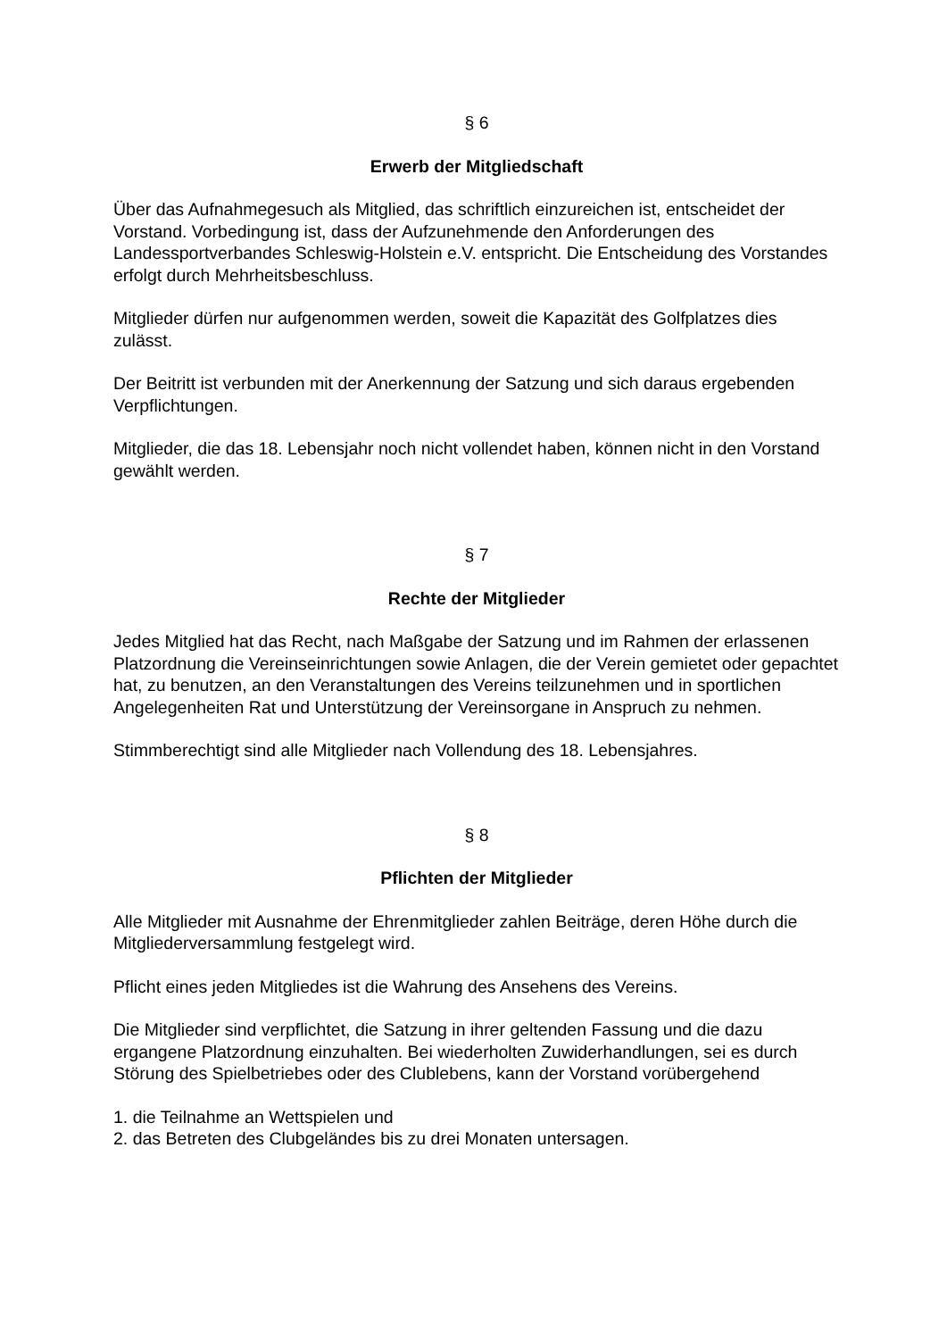§ 6
Erwerb der Mitgliedschaft
Über das Aufnahmegesuch als Mitglied, das schriftlich einzureichen ist, entscheidet der Vorstand. Vorbedingung ist, dass der Aufzunehmende den Anforderungen des Landessportverbandes Schleswig-Holstein e.V. entspricht. Die Entscheidung des Vorstandes erfolgt durch Mehrheitsbeschluss.
Mitglieder dürfen nur aufgenommen werden, soweit die Kapazität des Golfplatzes dies zulässt.
Der Beitritt ist verbunden mit der Anerkennung der Satzung und sich daraus ergebenden Verpflichtungen.
Mitglieder, die das 18. Lebensjahr noch nicht vollendet haben, können nicht in den Vorstand gewählt werden.
§ 7
Rechte der Mitglieder
Jedes Mitglied hat das Recht, nach Maßgabe der Satzung und im Rahmen der erlassenen Platzordnung die Vereinseinrichtungen sowie Anlagen, die der Verein gemietet oder gepachtet hat, zu benutzen, an den Veranstaltungen des Vereins teilzunehmen und in sportlichen Angelegenheiten Rat und Unterstützung der Vereinsorgane in Anspruch zu nehmen.
Stimmberechtigt sind alle Mitglieder nach Vollendung des 18. Lebensjahres.
§ 8
Pflichten der Mitglieder
Alle Mitglieder mit Ausnahme der Ehrenmitglieder zahlen Beiträge, deren Höhe durch die Mitgliederversammlung festgelegt wird.
Pflicht eines jeden Mitgliedes ist die Wahrung des Ansehens des Vereins.
Die Mitglieder sind verpflichtet, die Satzung in ihrer geltenden Fassung und die dazu ergangene Platzordnung einzuhalten. Bei wiederholten Zuwiderhandlungen, sei es durch Störung des Spielbetriebes oder des Clublebens, kann der Vorstand vorübergehend
1. die Teilnahme an Wettspielen und
2. das Betreten des Clubgeländes bis zu drei Monaten untersagen.